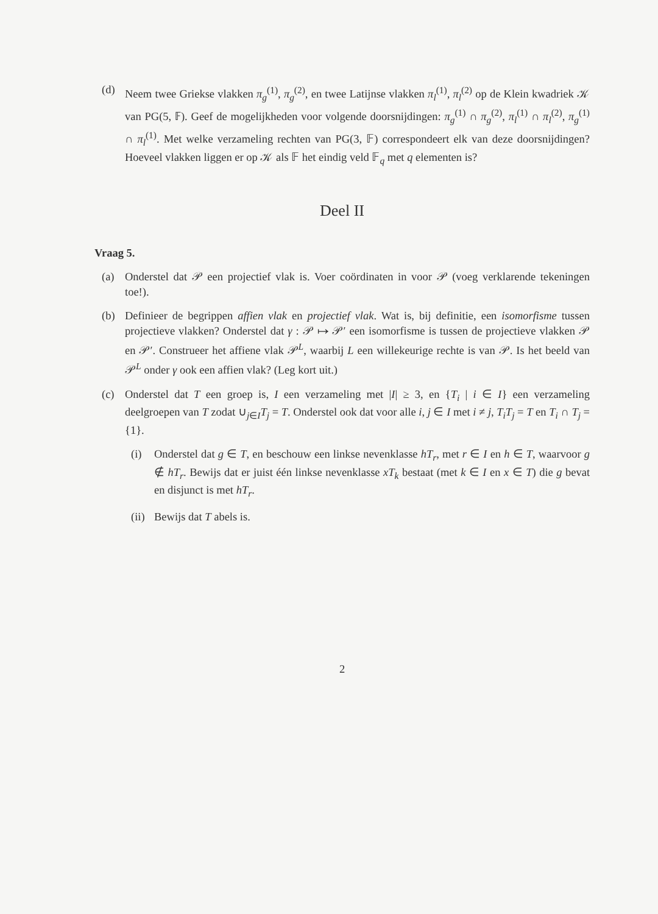(d) Neem twee Griekse vlakken π<sub>g</sub><sup>(1)</sup>, π<sub>g</sub><sup>(2)</sup>, en twee Latijnse vlakken π<sub>l</sub><sup>(1)</sup>, π<sub>l</sub><sup>(2)</sup> op de Klein kwadriek 𝒦 van PG(5, 𝔽). Geef de mogelijkheden voor volgende doorsnijdingen: π<sub>g</sub><sup>(1)</sup> ∩ π<sub>g</sub><sup>(2)</sup>, π<sub>l</sub><sup>(1)</sup> ∩ π<sub>l</sub><sup>(2)</sup>, π<sub>g</sub><sup>(1)</sup> ∩ π<sub>l</sub><sup>(1)</sup>. Met welke verzameling rechten van PG(3, 𝔽) correspondeert elk van deze doorsnijdingen? Hoeveel vlakken liggen er op 𝒦 als 𝔽 het eindig veld 𝔽<sub>q</sub> met q elementen is?
Deel II
Vraag 5.
(a) Onderstel dat 𝒫 een projectief vlak is. Voer coördinaten in voor 𝒫 (voeg verklarende tekeningen toe!).
(b) Definieer de begrippen affien vlak en projectief vlak. Wat is, bij definitie, een isomorfisme tussen projectieve vlakken? Onderstel dat γ : 𝒫 ↦ 𝒫′ een isomorfisme is tussen de projectieve vlakken 𝒫 en 𝒫′. Construeer het affiene vlak 𝒫<sup>L</sup>, waarbij L een willekeurige rechte is van 𝒫. Is het beeld van 𝒫<sup>L</sup> onder γ ook een affien vlak? (Leg kort uit.)
(c) Onderstel dat T een groep is, I een verzameling met |I| ≥ 3, en {T<sub>i</sub> | i ∈ I} een verzameling deelgroepen van T zodat ∪<sub>j∈I</sub>T<sub>j</sub> = T. Onderstel ook dat voor alle i, j ∈ I met i ≠ j, T<sub>i</sub>T<sub>j</sub> = T en T<sub>i</sub> ∩ T<sub>j</sub> = {1}.
(i) Onderstel dat g ∈ T, en beschouw een linkse nevenklasse hT<sub>r</sub>, met r ∈ I en h ∈ T, waarvoor g ∉ hT<sub>r</sub>. Bewijs dat er juist één linkse nevenklasse xT<sub>k</sub> bestaat (met k ∈ I en x ∈ T) die g bevat en disjunct is met hT<sub>r</sub>.
(ii)
Bewijs dat T abels is.
2